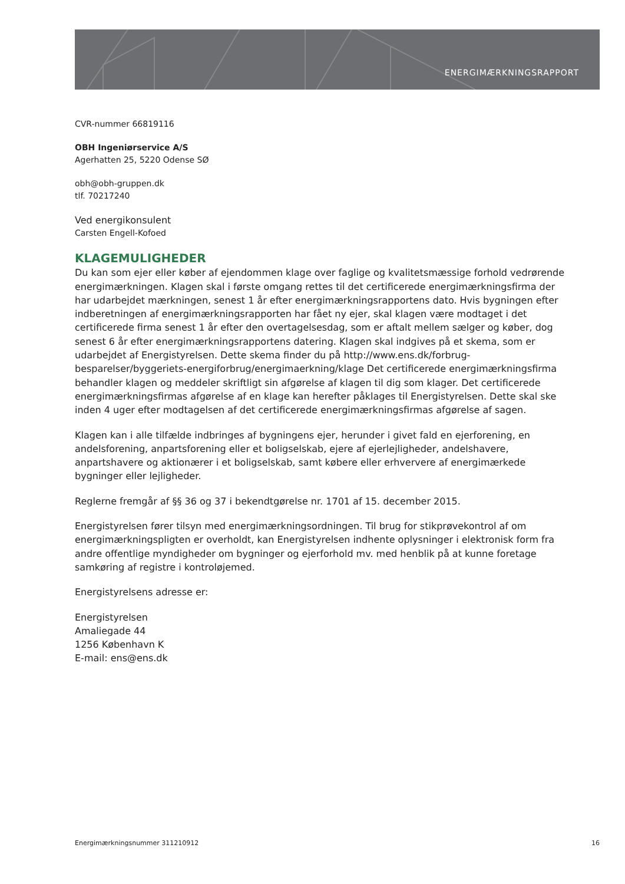ENERGIMÆRKNINGSRAPPORT
CVR-nummer 66819116
OBH Ingeniørservice A/S
Agerhatten 25, 5220 Odense SØ
obh@obh-gruppen.dk
tlf. 70217240
Ved energikonsulent
Carsten Engell-Kofoed
KLAGEMULIGHEDER
Du kan som ejer eller køber af ejendommen klage over faglige og kvalitetsmæssige forhold vedrørende energimærkningen. Klagen skal i første omgang rettes til det certificerede energimærkningsfirma der har udarbejdet mærkningen, senest 1 år efter energimærkningsrapportens dato. Hvis bygningen efter indberetningen af energimærkningsrapporten har fået ny ejer, skal klagen være modtaget i det certificerede firma senest 1 år efter den overtagelsesdag, som er aftalt mellem sælger og køber, dog senest 6 år efter energimærkningsrapportens datering. Klagen skal indgives på et skema, som er udarbejdet af Energistyrelsen. Dette skema finder du på http://www.ens.dk/forbrug-besparelser/byggeriets-energiforbrug/energimaerkning/klage Det certificerede energimærkningsfirma behandler klagen og meddeler skriftligt sin afgørelse af klagen til dig som klager. Det certificerede energimærkningsfirmas afgørelse af en klage kan herefter påklages til Energistyrelsen. Dette skal ske inden 4 uger efter modtagelsen af det certificerede energimærkningsfirmas afgørelse af sagen.
Klagen kan i alle tilfælde indbringes af bygningens ejer, herunder i givet fald en ejerforening, en andelsforening, anpartsforening eller et boligselskab, ejere af ejerlejligheder, andelshavere, anpartshavere og aktionærer i et boligselskab, samt købere eller erhververe af energimærkede bygninger eller lejligheder.
Reglerne fremgår af §§ 36 og 37 i bekendtgørelse nr. 1701 af 15. december 2015.
Energistyrelsen fører tilsyn med energimærkningsordningen. Til brug for stikprøvekontrol af om energimærkningspligten er overholdt, kan Energistyrelsen indhente oplysninger i elektronisk form fra andre offentlige myndigheder om bygninger og ejerforhold mv. med henblik på at kunne foretage samkøring af registre i kontroløjemed.
Energistyrelsens adresse er:
Energistyrelsen
Amaliegade 44
1256 København K
E-mail: ens@ens.dk
Energimærkningsnummer 311210912 16